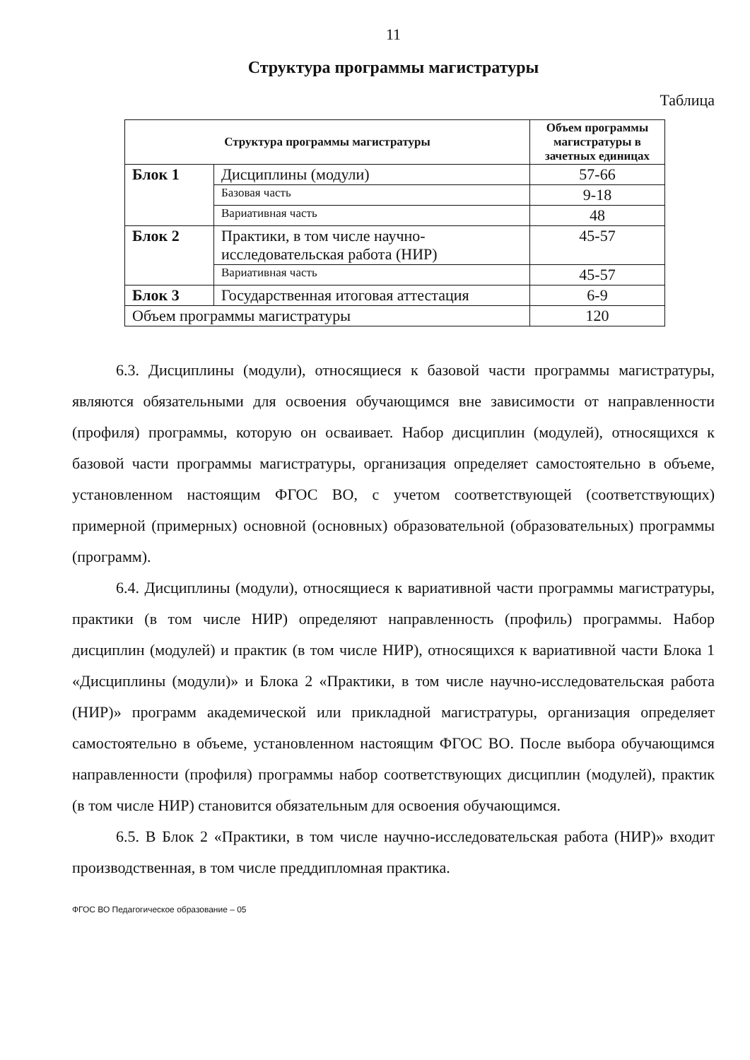11
Структура программы магистратуры
Таблица
| Структура программы магистратуры | | Объем программы магистратуры в зачетных единицах |
| --- | --- | --- |
| Блок 1 | Дисциплины (модули) | 57-66 |
| | Базовая часть | 9-18 |
| | Вариативная часть | 48 |
| Блок 2 | Практики, в том числе научно-исследовательская работа (НИР) | 45-57 |
| | Вариативная часть | 45-57 |
| Блок 3 | Государственная итоговая аттестация | 6-9 |
| Объем программы магистратуры | | 120 |
6.3. Дисциплины (модули), относящиеся к базовой части программы магистратуры, являются обязательными для освоения обучающимся вне зависимости от направленности (профиля) программы, которую он осваивает. Набор дисциплин (модулей), относящихся к базовой части программы магистратуры, организация определяет самостоятельно в объеме, установленном настоящим ФГОС ВО, с учетом соответствующей (соответствующих) примерной (примерных) основной (основных) образовательной (образовательных) программы (программ).
6.4. Дисциплины (модули), относящиеся к вариативной части программы магистратуры, практики (в том числе НИР) определяют направленность (профиль) программы. Набор дисциплин (модулей) и практик (в том числе НИР), относящихся к вариативной части Блока 1 «Дисциплины (модули)» и Блока 2 «Практики, в том числе научно-исследовательская работа (НИР)» программ академической или прикладной магистратуры, организация определяет самостоятельно в объеме, установленном настоящим ФГОС ВО. После выбора обучающимся направленности (профиля) программы набор соответствующих дисциплин (модулей), практик (в том числе НИР) становится обязательным для освоения обучающимся.
6.5. В Блок 2 «Практики, в том числе научно-исследовательская работа (НИР)» входит производственная, в том числе преддипломная практика.
ФГОС ВО Педагогическое образование – 05